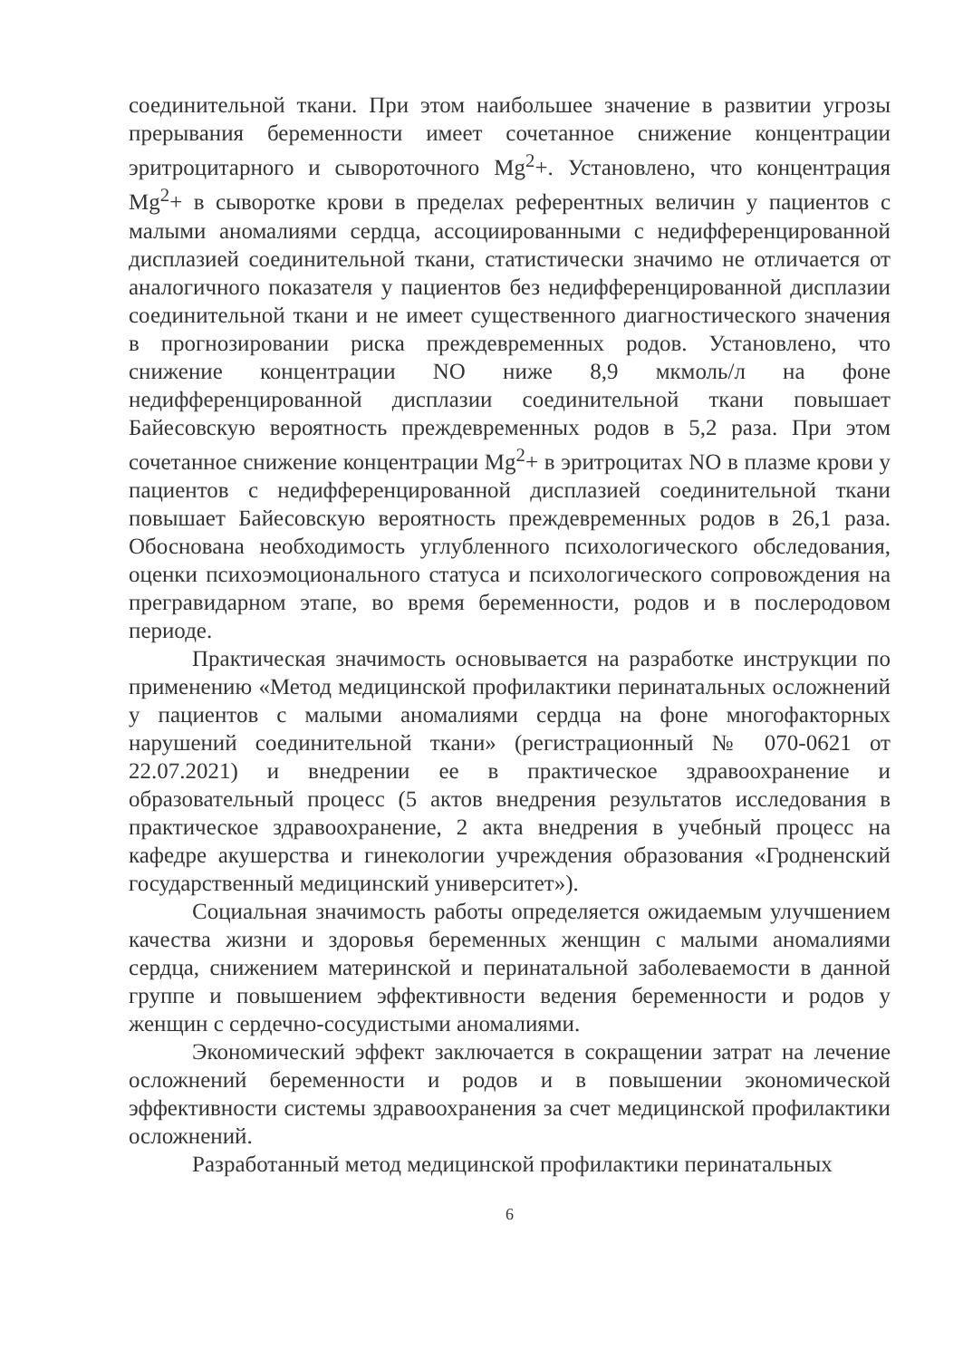соединительной ткани. При этом наибольшее значение в развитии угрозы прерывания беременности имеет сочетанное снижение концентрации эритроцитарного и сывороточного Mg<sup>2</sup>+. Установлено, что концентрация Mg<sup>2</sup>+ в сыворотке крови в пределах референтных величин у пациентов с малыми аномалиями сердца, ассоциированными с недифференцированной дисплазией соединительной ткани, статистически значимо не отличается от аналогичного показателя у пациентов без недифференцированной дисплазии соединительной ткани и не имеет существенного диагностического значения в прогнозировании риска преждевременных родов. Установлено, что снижение концентрации NO ниже 8,9 мкмоль/л на фоне недифференцированной дисплазии соединительной ткани повышает Байесовскую вероятность преждевременных родов в 5,2 раза. При этом сочетанное снижение концентрации Mg<sup>2</sup>+ в эритроцитах NO в плазме крови у пациентов с недифференцированной дисплазией соединительной ткани повышает Байесовскую вероятность преждевременных родов в 26,1 раза. Обоснована необходимость углубленного психологического обследования, оценки психоэмоционального статуса и психологического сопровождения на прегравидарном этапе, во время беременности, родов и в послеродовом периоде.
Практическая значимость основывается на разработке инструкции по применению «Метод медицинской профилактики перинатальных осложнений у пациентов с малыми аномалиями сердца на фоне многофакторных нарушений соединительной ткани» (регистрационный № 070-0621 от 22.07.2021) и внедрении ее в практическое здравоохранение и образовательный процесс (5 актов внедрения результатов исследования в практическое здравоохранение, 2 акта внедрения в учебный процесс на кафедре акушерства и гинекологии учреждения образования «Гродненский государственный медицинский университет»).
Социальная значимость работы определяется ожидаемым улучшением качества жизни и здоровья беременных женщин с малыми аномалиями сердца, снижением материнской и перинатальной заболеваемости в данной группе и повышением эффективности ведения беременности и родов у женщин с сердечно-сосудистыми аномалиями.
Экономический эффект заключается в сокращении затрат на лечение осложнений беременности и родов и в повышении экономической эффективности системы здравоохранения за счет медицинской профилактики осложнений.
Разработанный метод медицинской профилактики перинатальных
6